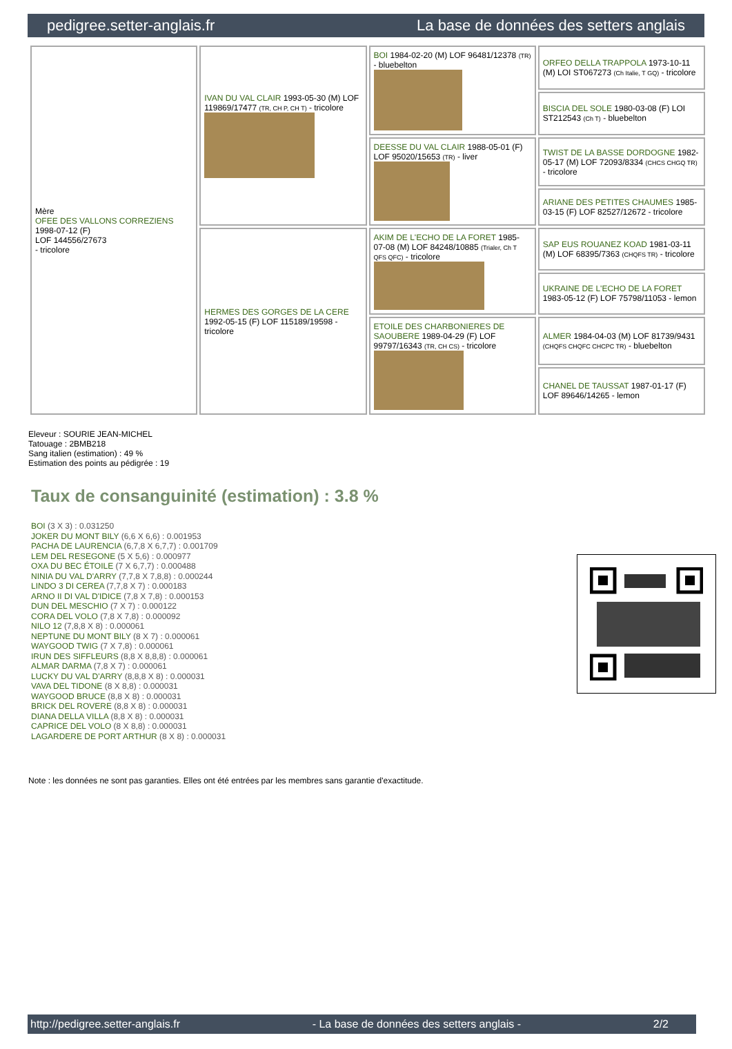pedigree.setter-anglais.fr La base de données des setters anglais
| Mère OFEE DES VALLONS CORREZIENS 1998-07-12 (F) LOF 144556/27673 - tricolore | IVAN DU VAL CLAIR 1993-05-30 (M) LOF 119869/17477 (TR, CH P, CH T) - tricolore | BOI 1984-02-20 (M) LOF 96481/12378 (TR) - bluebelton | ORFEO DELLA TRAPPOLA 1973-10-11 (M) LOI ST067273 (Ch Italie, T GQ) - tricolore |
| | | | BISCIA DEL SOLE 1980-03-08 (F) LOI ST212543 (Ch T) - bluebelton |
| | | DEESSE DU VAL CLAIR 1988-05-01 (F) LOF 95020/15653 (TR) - liver | TWIST DE LA BASSE DORDOGNE 1982-05-17 (M) LOF 72093/8334 (CHCS CHGQ TR) - tricolore |
| | | | ARIANE DES PETITES CHAUMES 1985-03-15 (F) LOF 82527/12672 - tricolore |
| | HERMES DES GORGES DE LA CERE 1992-05-15 (F) LOF 115189/19598 - tricolore | AKIM DE L'ECHO DE LA FORET 1985-07-08 (M) LOF 84248/10885 (Trialer, Ch T QFS QFC) - tricolore | SAP EUS ROUANEZ KOAD 1981-03-11 (M) LOF 68395/7363 (CHQFS TR) - tricolore |
| | | | UKRAINE DE L'ECHO DE LA FORET 1983-05-12 (F) LOF 75798/11053 - lemon |
| | | ETOILE DES CHARBONIERES DE SAOUBERE 1989-04-29 (F) LOF 99797/16343 (TR, CH CS) - tricolore | ALMER 1984-04-03 (M) LOF 81739/9431 (CHQFS CHQFC CHCPC TR) - bluebelton |
| | | | CHANEL DE TAUSSAT 1987-01-17 (F) LOF 89646/14265 - lemon |
Eleveur : SOURIE JEAN-MICHEL
Tatouage : 2BMB218
Sang italien (estimation) : 49 %
Estimation des points au pédigrée : 19
Taux de consanguinité (estimation) : 3.8 %
BOI (3 X 3) : 0.031250
JOKER DU MONT BILY (6,6 X 6,6) : 0.001953
PACHA DE LAURENCIA (6,7,8 X 6,7,7) : 0.001709
LEM DEL RESEGONE (5 X 5,6) : 0.000977
OXA DU BEC ÉTOILE (7 X 6,7,7) : 0.000488
NINIA DU VAL D'ARRY (7,7,8 X 7,8,8) : 0.000244
LINDO 3 DI CEREA (7,7,8 X 7) : 0.000183
ARNO II DI VAL D'IDICE (7,8 X 7,8) : 0.000153
DUN DEL MESCHIO (7 X 7) : 0.000122
CORA DEL VOLO (7,8 X 7,8) : 0.000092
NILO 12 (7,8,8 X 8) : 0.000061
NEPTUNE DU MONT BILY (8 X 7) : 0.000061
WAYGOOD TWIG (7 X 7,8) : 0.000061
IRUN DES SIFFLEURS (8,8 X 8,8,8) : 0.000061
ALMAR DARMA (7,8 X 7) : 0.000061
LUCKY DU VAL D'ARRY (8,8,8 X 8) : 0.000031
VAVA DEL TIDONE (8 X 8,8) : 0.000031
WAYGOOD BRUCE (8,8 X 8) : 0.000031
BRICK DEL ROVERE (8,8 X 8) : 0.000031
DIANA DELLA VILLA (8,8 X 8) : 0.000031
CAPRICE DEL VOLO (8 X 8,8) : 0.000031
LAGARDERE DE PORT ARTHUR (8 X 8) : 0.000031
Note : les données ne sont pas garanties. Elles ont été entrées par les membres sans garantie d'exactitude.
http://pedigree.setter-anglais.fr - La base de données des setters anglais - 2/2